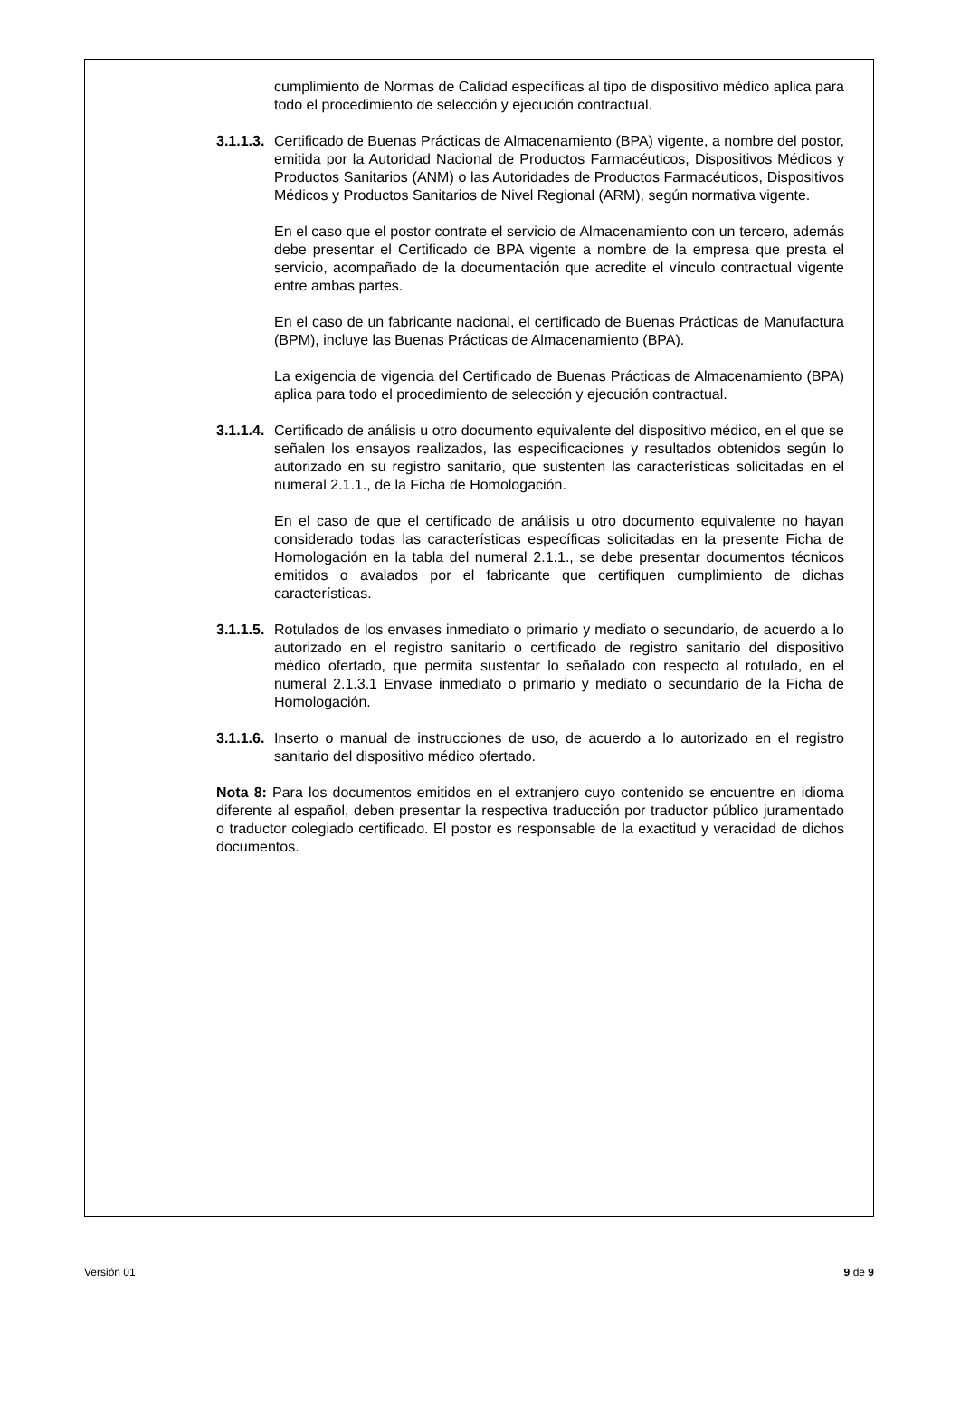cumplimiento de Normas de Calidad específicas al tipo de dispositivo médico aplica para todo el procedimiento de selección y ejecución contractual.
3.1.1.3.
Certificado de Buenas Prácticas de Almacenamiento (BPA) vigente, a nombre del postor, emitida por la Autoridad Nacional de Productos Farmacéuticos, Dispositivos Médicos y Productos Sanitarios (ANM) o las Autoridades de Productos Farmacéuticos, Dispositivos Médicos y Productos Sanitarios de Nivel Regional (ARM), según normativa vigente.
En el caso que el postor contrate el servicio de Almacenamiento con un tercero, además debe presentar el Certificado de BPA vigente a nombre de la empresa que presta el servicio, acompañado de la documentación que acredite el vínculo contractual vigente entre ambas partes.
En el caso de un fabricante nacional, el certificado de Buenas Prácticas de Manufactura (BPM), incluye las Buenas Prácticas de Almacenamiento (BPA).
La exigencia de vigencia del Certificado de Buenas Prácticas de Almacenamiento (BPA) aplica para todo el procedimiento de selección y ejecución contractual.
3.1.1.4.
Certificado de análisis u otro documento equivalente del dispositivo médico, en el que se señalen los ensayos realizados, las especificaciones y resultados obtenidos según lo autorizado en su registro sanitario, que sustenten las características solicitadas en el numeral 2.1.1., de la Ficha de Homologación.
En el caso de que el certificado de análisis u otro documento equivalente no hayan considerado todas las características específicas solicitadas en la presente Ficha de Homologación en la tabla del numeral 2.1.1., se debe presentar documentos técnicos emitidos o avalados por el fabricante que certifiquen cumplimiento de dichas características.
3.1.1.5.
Rotulados de los envases inmediato o primario y mediato o secundario, de acuerdo a lo autorizado en el registro sanitario o certificado de registro sanitario del dispositivo médico ofertado, que permita sustentar lo señalado con respecto al rotulado, en el numeral 2.1.3.1 Envase inmediato o primario y mediato o secundario de la Ficha de Homologación.
3.1.1.6.
Inserto o manual de instrucciones de uso, de acuerdo a lo autorizado en el registro sanitario del dispositivo médico ofertado.
Nota 8: Para los documentos emitidos en el extranjero cuyo contenido se encuentre en idioma diferente al español, deben presentar la respectiva traducción por traductor público juramentado o traductor colegiado certificado. El postor es responsable de la exactitud y veracidad de dichos documentos.
Versión 01 9 de 9